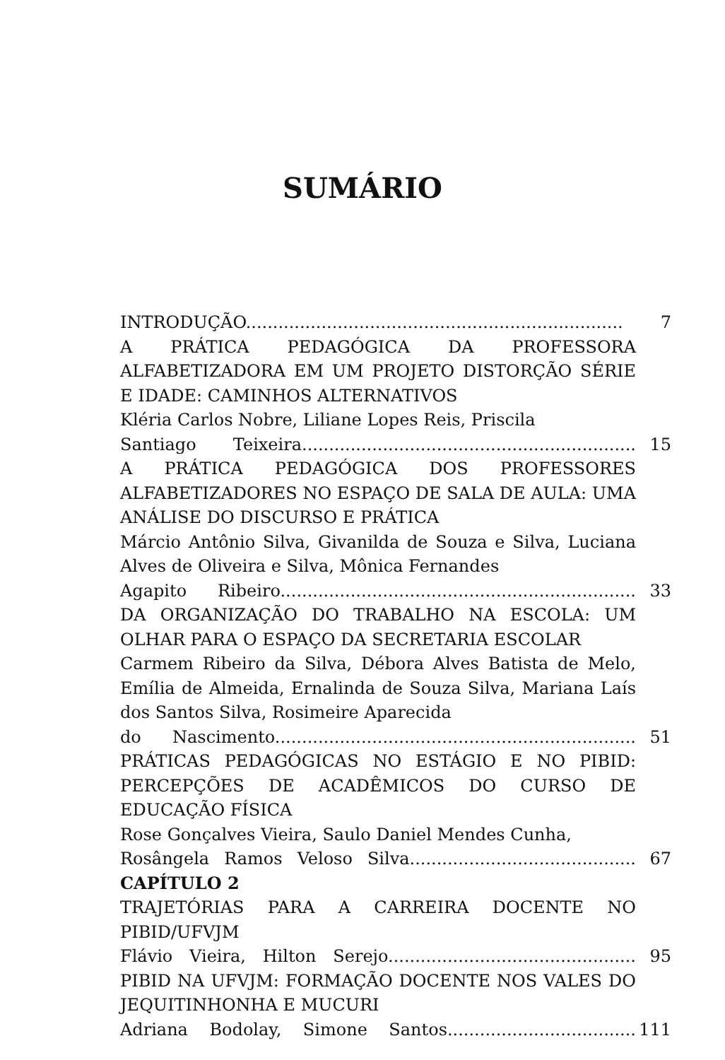SUMÁRIO
INTRODUÇÃO...................................................................... 7
A PRÁTICA PEDAGÓGICA DA PROFESSORA ALFABETIZADORA EM UM PROJETO DISTORÇÃO SÉRIE E IDADE: CAMINHOS ALTERNATIVOS
Kléria Carlos Nobre, Liliane Lopes Reis, Priscila
Santiago Teixeira.............................................................. 15
A PRÁTICA PEDAGÓGICA DOS PROFESSORES ALFABETIZADORES NO ESPAÇO DE SALA DE AULA: UMA ANÁLISE DO DISCURSO E PRÁTICA
Márcio Antônio Silva, Givanilda de Souza e Silva, Luciana Alves de Oliveira e Silva, Mônica Fernandes
Agapito Ribeiro.................................................................. 33
DA ORGANIZAÇÃO DO TRABALHO NA ESCOLA: UM OLHAR PARA O ESPAÇO DA SECRETARIA ESCOLAR
Carmem Ribeiro da Silva, Débora Alves Batista de Melo, Emília de Almeida, Ernalinda de Souza Silva, Mariana Laís dos Santos Silva, Rosimeire Aparecida
do Nascimento................................................................... 51
PRÁTICAS PEDAGÓGICAS NO ESTÁGIO E NO PIBID: PERCEPÇÕES DE ACADÊMICOS DO CURSO DE EDUCAÇÃO FÍSICA
Rose Gonçalves Vieira, Saulo Daniel Mendes Cunha,
Rosângela Ramos Veloso Silva.......................................... 67
CAPÍTULO 2
TRAJETÓRIAS PARA A CARREIRA DOCENTE NO PIBID/UFVJM
Flávio Vieira, Hilton Serejo.............................................. 95
PIBID NA UFVJM: FORMAÇÃO DOCENTE NOS VALES DO JEQUITINHONHA E MUCURI
Adriana Bodolay, Simone Santos................................... 111